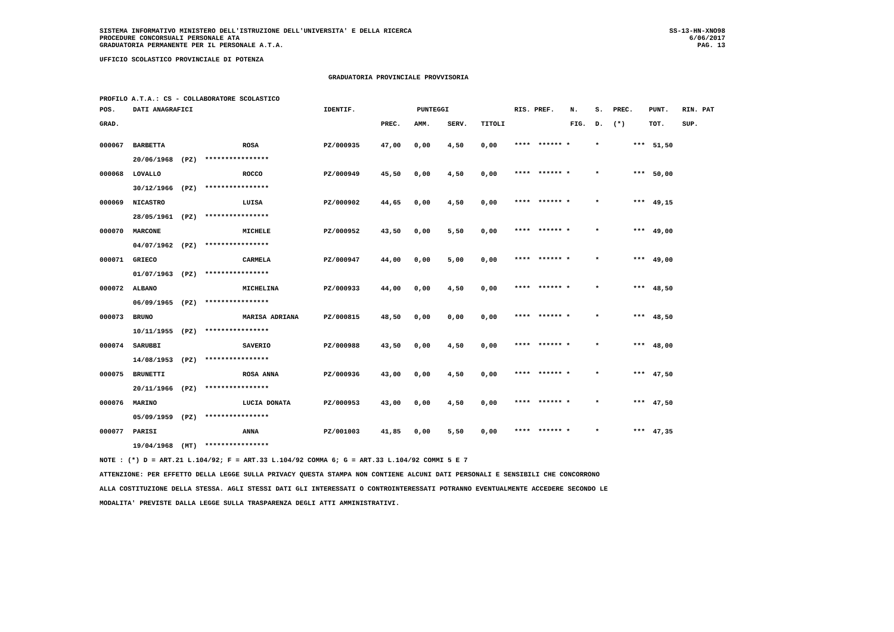SISTEMA INFORMATIVO MINISTERO DELL'ISTRUZIONE DELL'UNIVERSITA' E DELLA RICERCA
PROCEDURE CONCORSUALI PERSONALE ATA
GRADUATORIA PERMANENTE PER IL PERSONALE A.T.A.
SS-13-HN-XNO98
6/06/2017
PAG. 13
UFFICIO SCOLASTICO PROVINCIALE DI POTENZA
GRADUATORIA PROVINCIALE PROVVISORIA
PROFILO A.T.A.: CS - COLLABORATORE SCOLASTICO
| POS. | DATI ANAGRAFICI | | IDENTIF. | PUNTEGGI | | | | RIS. PREF. | | N. | S. | PREC. | PUNT. | RIN. PAT |
| --- | --- | --- | --- | --- | --- | --- | --- | --- | --- | --- | --- | --- | --- | --- |
| GRAD. | | | | PREC. | AMM. | SERV. | TITOLI | | | FIG. | D. | (*) | TOT. | SUP. |
| 000067 | BARBETTA | ROSA | PZ/000935 | 47,00 | 0,00 | 4,50 | 0,00 | **** | ****** * | | * | *** | 51,50 | |
| | 20/06/1968 (PZ) **************** | | | | | | | | | | | | | |
| 000068 | LOVALLO | ROCCO | PZ/000949 | 45,50 | 0,00 | 4,50 | 0,00 | **** | ****** * | | * | *** | 50,00 | |
| | 30/12/1966 (PZ) **************** | | | | | | | | | | | | | |
| 000069 | NICASTRO | LUISA | PZ/000902 | 44,65 | 0,00 | 4,50 | 0,00 | **** | ****** * | | * | *** | 49,15 | |
| | 28/05/1961 (PZ) **************** | | | | | | | | | | | | | |
| 000070 | MARCONE | MICHELE | PZ/000952 | 43,50 | 0,00 | 5,50 | 0,00 | **** | ****** * | | * | *** | 49,00 | |
| | 04/07/1962 (PZ) **************** | | | | | | | | | | | | | |
| 000071 | GRIECO | CARMELA | PZ/000947 | 44,00 | 0,00 | 5,00 | 0,00 | **** | ****** * | | * | *** | 49,00 | |
| | 01/07/1963 (PZ) **************** | | | | | | | | | | | | | |
| 000072 | ALBANO | MICHELINA | PZ/000933 | 44,00 | 0,00 | 4,50 | 0,00 | **** | ****** * | | * | *** | 48,50 | |
| | 06/09/1965 (PZ) **************** | | | | | | | | | | | | | |
| 000073 | BRUNO | MARISA ADRIANA | PZ/000815 | 48,50 | 0,00 | 0,00 | 0,00 | **** | ****** * | | * | *** | 48,50 | |
| | 10/11/1955 (PZ) **************** | | | | | | | | | | | | | |
| 000074 | SARUBBI | SAVERIO | PZ/000988 | 43,50 | 0,00 | 4,50 | 0,00 | **** | ****** * | | * | *** | 48,00 | |
| | 14/08/1953 (PZ) **************** | | | | | | | | | | | | | |
| 000075 | BRUNETTI | ROSA ANNA | PZ/000936 | 43,00 | 0,00 | 4,50 | 0,00 | **** | ****** * | | * | *** | 47,50 | |
| | 20/11/1966 (PZ) **************** | | | | | | | | | | | | | |
| 000076 | MARINO | LUCIA DONATA | PZ/000953 | 43,00 | 0,00 | 4,50 | 0,00 | **** | ****** * | | * | *** | 47,50 | |
| | 05/09/1959 (PZ) **************** | | | | | | | | | | | | | |
| 000077 | PARISI | ANNA | PZ/001003 | 41,85 | 0,00 | 5,50 | 0,00 | **** | ****** * | | * | *** | 47,35 | |
| | 19/04/1968 (MT) **************** | | | | | | | | | | | | | |
NOTE : (*) D = ART.21 L.104/92; F = ART.33 L.104/92 COMMA 6; G = ART.33 L.104/92 COMMI 5 E 7
ATTENZIONE: PER EFFETTO DELLA LEGGE SULLA PRIVACY QUESTA STAMPA NON CONTIENE ALCUNI DATI PERSONALI E SENSIBILI CHE CONCORRONO
ALLA COSTITUZIONE DELLA STESSA. AGLI STESSI DATI GLI INTERESSATI O CONTROINTERESSATI POTRANNO EVENTUALMENTE ACCEDERE SECONDO LE
MODALITA' PREVISTE DALLA LEGGE SULLA TRASPARENZA DEGLI ATTI AMMINISTRATIVI.